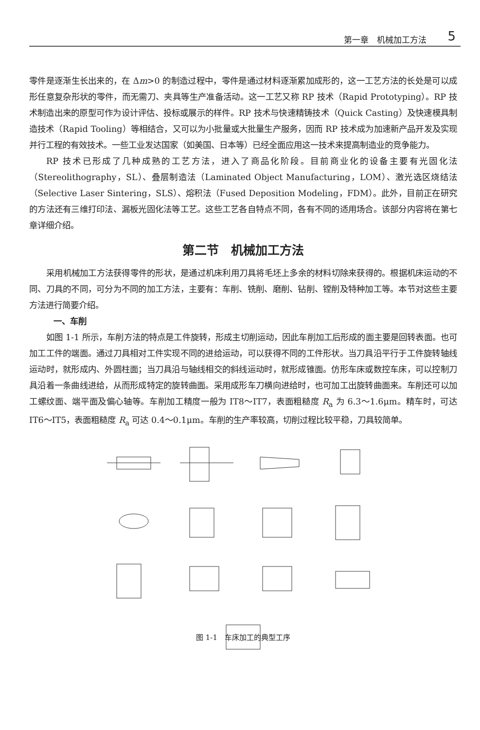第一章　机械加工方法 5
零件是逐渐生长出来的，在 Δm>0 的制造过程中，零件是通过材料逐渐累加成形的，这一工艺方法的长处是可以成形任意复杂形状的零件，而无需刀、夹具等生产准备活动。这一工艺又称 RP 技术（Rapid Prototyping）。RP 技术制造出来的原型可作为设计评估、投标或展示的样件。RP 技术与快速精铸技术（Quick Casting）及快速模具制造技术（Rapid Tooling）等相结合，又可以为小批量或大批量生产服务，因而 RP 技术成为加速新产品开发及实现并行工程的有效技术。一些工业发达国家（如美国、日本等）已经全面应用这一技术来提高制造业的竞争能力。
RP 技术已形成了几种成熟的工艺方法，进入了商品化阶段。目前商业化的设备主要有光固化法（Stereolithography，SL）、叠层制造法（Laminated Object Manufacturing，LOM）、激光选区烧结法（Selective Laser Sintering，SLS）、熔积法（Fused Deposition Modeling，FDM）。此外，目前正在研究的方法还有三维打印法、漏板光固化法等工艺。这些工艺各自特点不同，各有不同的适用场合。该部分内容将在第七章详细介绍。
第二节　机械加工方法
采用机械加工方法获得零件的形状，是通过机床利用刀具将毛坯上多余的材料切除来获得的。根据机床运动的不同、刀具的不同，可分为不同的加工方法，主要有：车削、铣削、磨削、钻削、镗削及特种加工等。本节对这些主要方法进行简要介绍。
一、车削
如图 1-1 所示，车削方法的特点是工件旋转，形成主切削运动，因此车削加工后形成的面主要是回转表面。也可加工工件的端面。通过刀具相对工件实现不同的进给运动，可以获得不同的工件形状。当刀具沿平行于工件旋转轴线运动时，就形成内、外圆柱面；当刀具沿与轴线相交的斜线运动时，就形成锥面。仿形车床或数控车床，可以控制刀具沿着一条曲线进给，从而形成特定的旋转曲面。采用成形车刀横向进给时，也可加工出旋转曲面来。车削还可以加工螺纹面、端平面及偏心轴等。车削加工精度一般为 IT8～IT7，表面粗糙度 R<sub>a</sub> 为 6.3～1.6μm。精车时，可达 IT6～IT5，表面粗糙度 R<sub>a</sub> 可达 0.4～0.1μm。车削的生产率较高，切削过程比较平稳，刀具较简单。
图 1-1　车床加工的典型工序